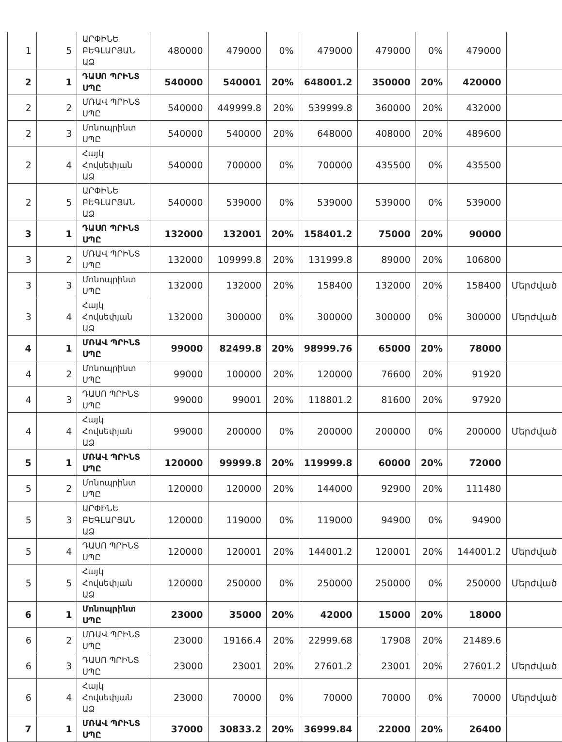| 1 | 5 | ԱՐՓԻՆԵ ԲԵԳԼԱՐՅԱՆ ԱՁ | 480000 | 479000 | 0% | 479000 | 479000 | 0% | 479000 | |
| 2 | 1 | ԴԱՍՈ ՊՐԻՆՏ ՍՊԸ | 540000 | 540001 | 20% | 648001.2 | 350000 | 20% | 420000 | |
| 2 | 2 | ՄՌԱՎ ՊՐԻՆՏ ՍՊԸ | 540000 | 449999.8 | 20% | 539999.8 | 360000 | 20% | 432000 | |
| 2 | 3 | Մոնոպրինտ ՍՊԸ | 540000 | 540000 | 20% | 648000 | 408000 | 20% | 489600 | |
| 2 | 4 | Հայկ Հովսեփյան ԱՁ | 540000 | 700000 | 0% | 700000 | 435500 | 0% | 435500 | |
| 2 | 5 | ԱՐՓԻՆԵ ԲԵԳԼԱՐՅԱՆ ԱՁ | 540000 | 539000 | 0% | 539000 | 539000 | 0% | 539000 | |
| 3 | 1 | ԴԱՍՈ ՊՐԻՆՏ ՍՊԸ | 132000 | 132001 | 20% | 158401.2 | 75000 | 20% | 90000 | |
| 3 | 2 | ՄՌԱՎ ՊՐԻՆՏ ՍՊԸ | 132000 | 109999.8 | 20% | 131999.8 | 89000 | 20% | 106800 | |
| 3 | 3 | Մոնոպրինտ ՍՊԸ | 132000 | 132000 | 20% | 158400 | 132000 | 20% | 158400 | Մերժված |
| 3 | 4 | Հայկ Հովսեփյան ԱՁ | 132000 | 300000 | 0% | 300000 | 300000 | 0% | 300000 | Մերժված |
| 4 | 1 | ՄՌԱՎ ՊՐԻՆՏ ՍՊԸ | 99000 | 82499.8 | 20% | 98999.76 | 65000 | 20% | 78000 | |
| 4 | 2 | Մոնոպրինտ ՍՊԸ | 99000 | 100000 | 20% | 120000 | 76600 | 20% | 91920 | |
| 4 | 3 | ԴԱՍՈ ՊՐԻՆՏ ՍՊԸ | 99000 | 99001 | 20% | 118801.2 | 81600 | 20% | 97920 | |
| 4 | 4 | Հայկ Հովսեփյան ԱՁ | 99000 | 200000 | 0% | 200000 | 200000 | 0% | 200000 | Մերժված |
| 5 | 1 | ՄՌԱՎ ՊՐԻՆՏ ՍՊԸ | 120000 | 99999.8 | 20% | 119999.8 | 60000 | 20% | 72000 | |
| 5 | 2 | Մոնոպրինտ ՍՊԸ | 120000 | 120000 | 20% | 144000 | 92900 | 20% | 111480 | |
| 5 | 3 | ԱՐՓԻՆԵ ԲԵԳԼԱՐՅԱՆ ԱՁ | 120000 | 119000 | 0% | 119000 | 94900 | 0% | 94900 | |
| 5 | 4 | ԴԱՍՈ ՊՐԻՆՏ ՍՊԸ | 120000 | 120001 | 20% | 144001.2 | 120001 | 20% | 144001.2 | Մերժված |
| 5 | 5 | Հայկ Հովսեփյան ԱՁ | 120000 | 250000 | 0% | 250000 | 250000 | 0% | 250000 | Մերժված |
| 6 | 1 | Մոնոպրինտ ՍՊԸ | 23000 | 35000 | 20% | 42000 | 15000 | 20% | 18000 | |
| 6 | 2 | ՄՌԱՎ ՊՐԻՆՏ ՍՊԸ | 23000 | 19166.4 | 20% | 22999.68 | 17908 | 20% | 21489.6 | |
| 6 | 3 | ԴԱՍՈ ՊՐԻՆՏ ՍՊԸ | 23000 | 23001 | 20% | 27601.2 | 23001 | 20% | 27601.2 | Մերժված |
| 6 | 4 | Հայկ Հովսեփյան ԱՁ | 23000 | 70000 | 0% | 70000 | 70000 | 0% | 70000 | Մերժված |
| 7 | 1 | ՄՌԱՎ ՊՐԻՆՏ ՍՊԸ | 37000 | 30833.2 | 20% | 36999.84 | 22000 | 20% | 26400 | |